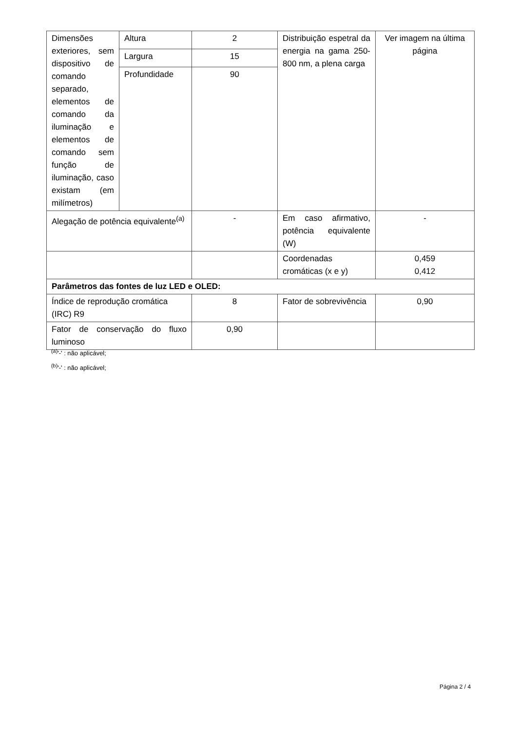| Dimensões exteriores, sem dispositivo de comando separado, elementos de comando da iluminação e elementos de comando sem função de iluminação, caso existam (em milímetros) | Altura | 2 | Distribuição espetral da energia na gama 250-800 nm, a plena carga | Ver imagem na última página |
| | Largura | 15 | | |
| | Profundidade | 90 | | |
| Alegação de potência equivalente<sup>(a)</sup> | | - | Em caso afirmativo, potência equivalente (W) | - |
| | | | Coordenadas cromáticas (x e y) | 0,459 0,412 |
| Parâmetros das fontes de luz LED e OLED: | | | | |
| Índice de reprodução cromática (IRC) R9 | | 8 | Fator de sobrevivência | 0,90 |
| Fator de conservação do fluxo luminoso | | 0,90 | | |
<sup>(a)</sup> '-' : não aplicável;
<sup>(b)</sup> '-' : não aplicável;
Página 2 / 4